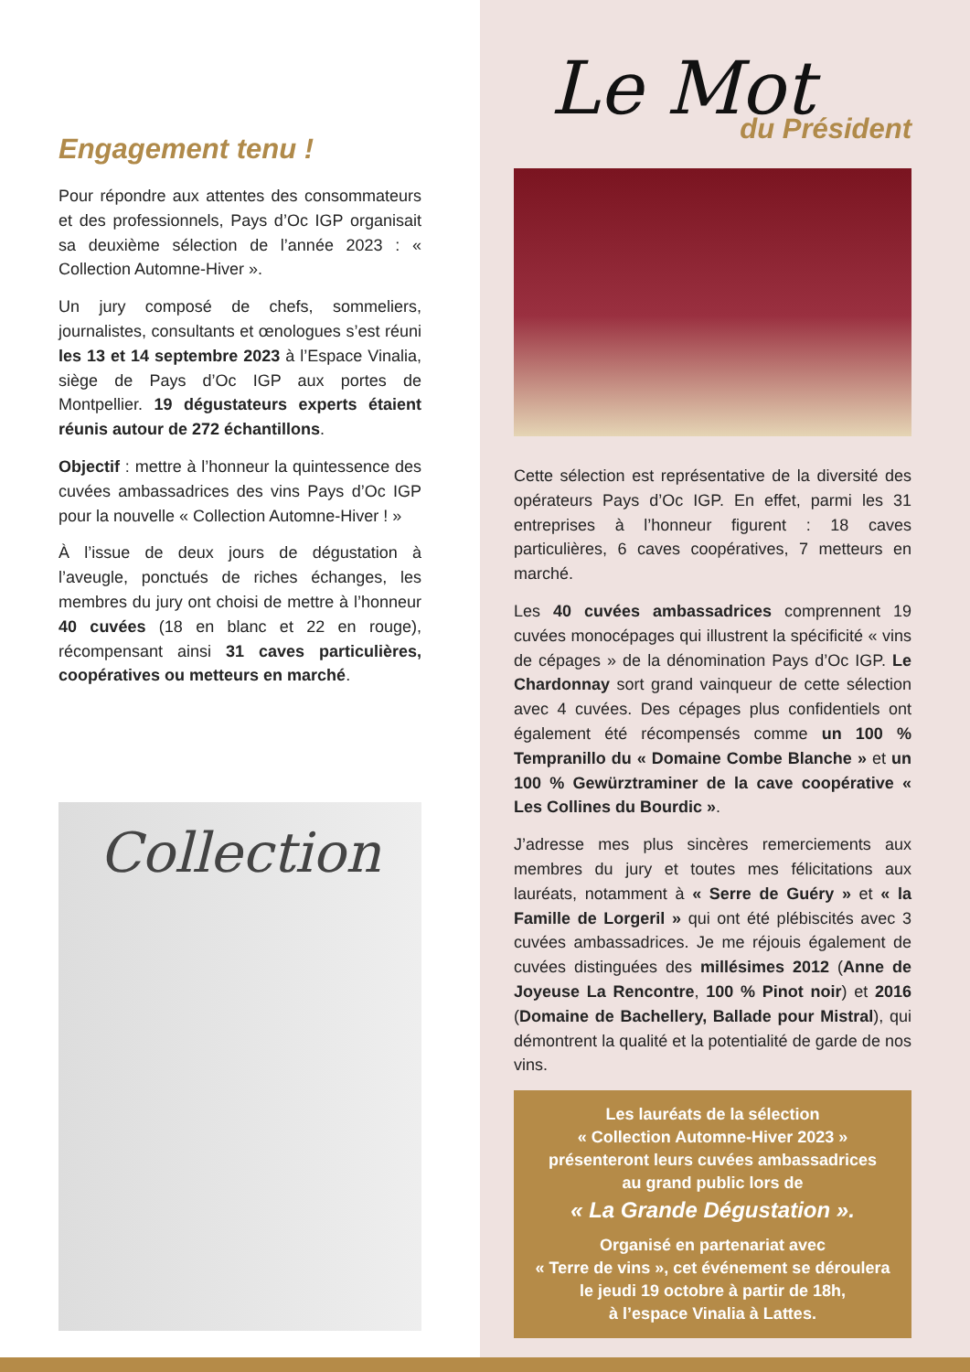Engagement tenu !
Pour répondre aux attentes des consommateurs et des professionnels, Pays d’Oc IGP organisait sa deuxième sélection de l’année 2023 : « Collection Automne-Hiver ».
Un jury composé de chefs, sommeliers, journalistes, consultants et œnologues s’est réuni les 13 et 14 septembre 2023 à l’Espace Vinalia, siège de Pays d’Oc IGP aux portes de Montpellier. 19 dégustateurs experts étaient réunis autour de 272 échantillons.
Objectif : mettre à l’honneur la quintessence des cuvées ambassadrices des vins Pays d’Oc IGP pour la nouvelle « Collection Automne-Hiver ! »
À l’issue de deux jours de dégustation à l’aveugle, ponctués de riches échanges, les membres du jury ont choisi de mettre à l’honneur 40 cuvées (18 en blanc et 22 en rouge), récompensant ainsi 31 caves particulières, coopératives ou metteurs en marché.
Collection
Le Mot
du Président
Cette sélection est représentative de la diversité des opérateurs Pays d’Oc IGP. En effet, parmi les 31 entreprises à l’honneur figurent : 18 caves particulières, 6 caves coopératives, 7 metteurs en marché.
Les 40 cuvées ambassadrices comprennent 19 cuvées monocépages qui illustrent la spécificité « vins de cépages » de la dénomination Pays d’Oc IGP. Le Chardonnay sort grand vainqueur de cette sélection avec 4 cuvées. Des cépages plus confidentiels ont également été récompensés comme un 100 % Tempranillo du « Domaine Combe Blanche » et un 100 % Gewürztraminer de la cave coopérative « Les Collines du Bourdic ».
J’adresse mes plus sincères remerciements aux membres du jury et toutes mes félicitations aux lauréats, notamment à « Serre de Guéry » et « la Famille de Lorgeril » qui ont été plébiscités avec 3 cuvées ambassadrices. Je me réjouis également de cuvées distinguées des millésimes 2012 (Anne de Joyeuse La Rencontre, 100 % Pinot noir) et 2016 (Domaine de Bachellery, Ballade pour Mistral), qui démontrent la qualité et la potentialité de garde de nos vins.
Les lauréats de la sélection
« Collection Automne-Hiver 2023 »
présenteront leurs cuvées ambassadrices
au grand public lors de
« La Grande Dégustation ».
Organisé en partenariat avec
« Terre de vins », cet événement se déroulera
le jeudi 19 octobre à partir de 18h,
à l’espace Vinalia à Lattes.